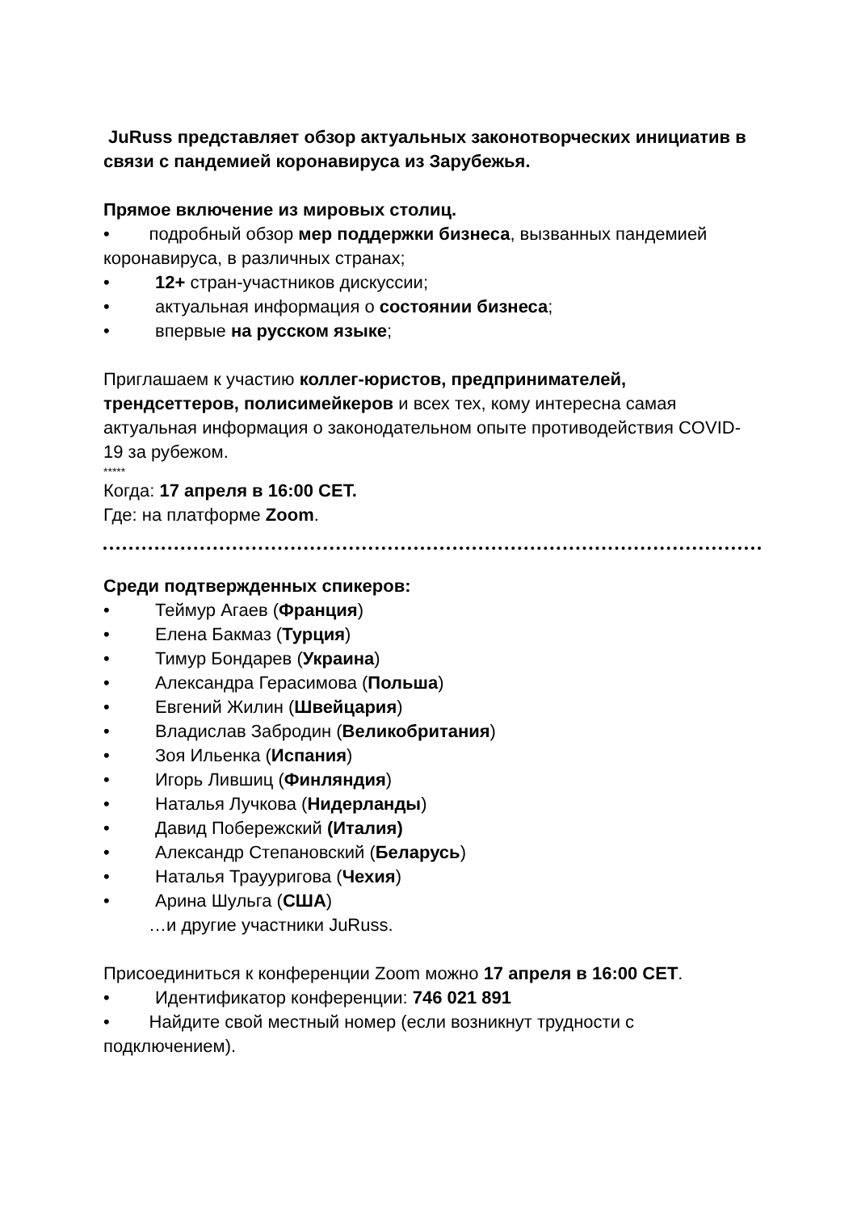JuRuss представляет обзор актуальных законотворческих инициатив в связи с пандемией коронавируса из Зарубежья.
Прямое включение из мировых столиц.
• подробный обзор мер поддержки бизнеса, вызванных пандемией коронавируса, в различных странах;
• 12+ стран-участников дискуссии;
• актуальная информация о состоянии бизнеса;
• впервые на русском языке;
Приглашаем к участию коллег-юристов, предпринимателей, трендсеттеров, полисимейкеров и всех тех, кому интересна самая актуальная информация о законодательном опыте противодействия COVID-19 за рубежом.
*****
Когда: 17 апреля в 16:00 CET.
Где: на платформе Zoom.
Среди подтвержденных спикеров:
• Теймур Агаев (Франция)
• Елена Бакмаз (Турция)
• Тимур Бондарев (Украина)
• Александра Герасимова (Польша)
• Евгений Жилин (Швейцария)
• Владислав Забродин (Великобритания)
• Зоя Ильенка (Испания)
• Игорь Лившиц (Финляндия)
• Наталья Лучкова (Нидерланды)
• Давид Побережский (Италия)
• Александр Степановский (Беларусь)
• Наталья Траууригова (Чехия)
• Арина Шульга (США)
…и другие участники JuRuss.
Присоединиться к конференции Zoom можно 17 апреля в 16:00 CET.
• Идентификатор конференции: 746 021 891
• Найдите свой местный номер (если возникнут трудности с подключением).